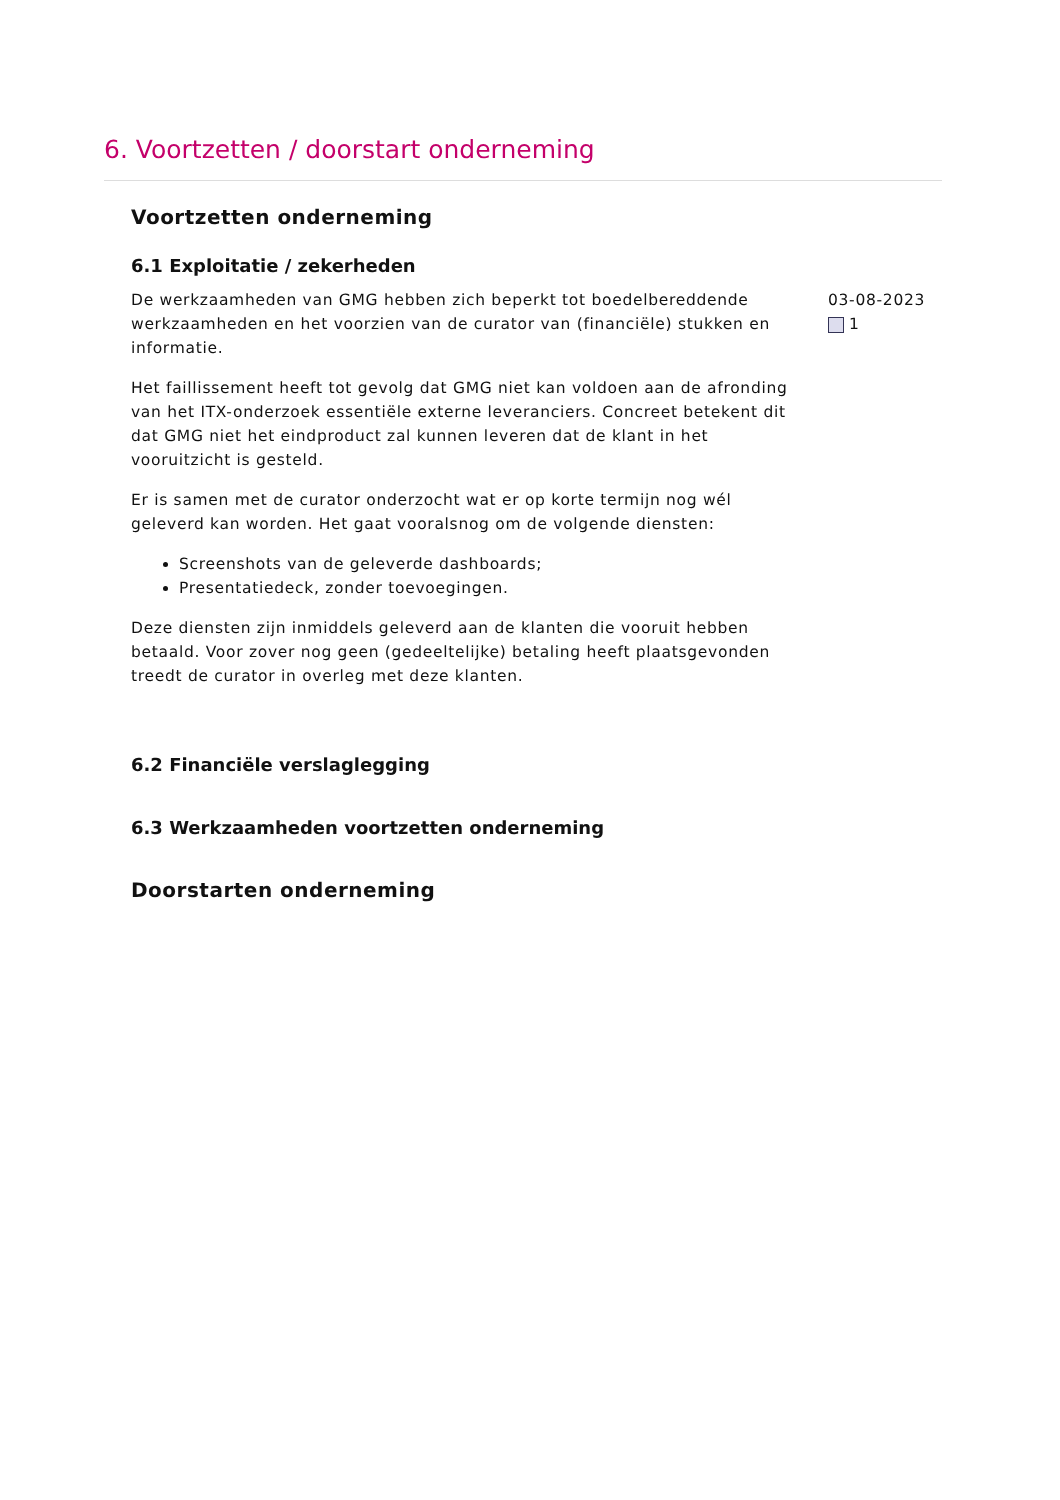6. Voortzetten / doorstart onderneming
Voortzetten onderneming
6.1 Exploitatie / zekerheden
De werkzaamheden van GMG hebben zich beperkt tot boedelbereddende werkzaamheden en het voorzien van de curator van (financiële) stukken en informatie.
Het faillissement heeft tot gevolg dat GMG niet kan voldoen aan de afronding van het ITX-onderzoek essentiële externe leveranciers. Concreet betekent dit dat GMG niet het eindproduct zal kunnen leveren dat de klant in het vooruitzicht is gesteld.
Er is samen met de curator onderzocht wat er op korte termijn nog wél geleverd kan worden. Het gaat vooralsnog om de volgende diensten:
Screenshots van de geleverde dashboards;
Presentatiedeck, zonder toevoegingen.
Deze diensten zijn inmiddels geleverd aan de klanten die vooruit hebben betaald. Voor zover nog geen (gedeeltelijke) betaling heeft plaatsgevonden treedt de curator in overleg met deze klanten.
03-08-2023
1
6.2 Financiële verslaglegging
6.3 Werkzaamheden voortzetten onderneming
Doorstarten onderneming